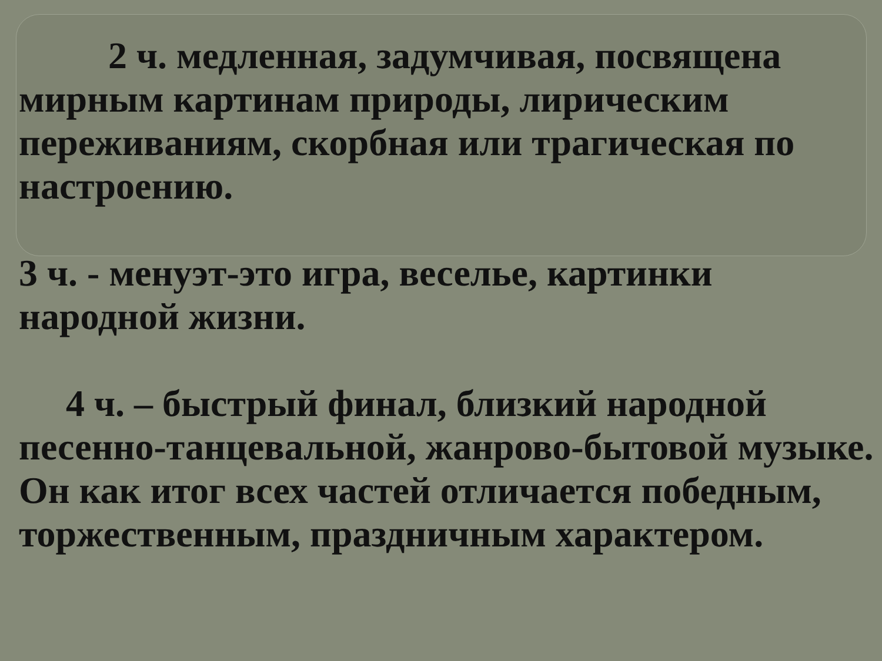2 ч. медленная, задумчивая, посвящена мирным картинам природы, лирическим переживаниям, скорбная или трагическая по настроению.
3 ч. - менуэт-это игра, веселье, картинки народной жизни.
4 ч. – быстрый финал, близкий народной песенно-танцевальной, жанрово-бытовой музыке. Он как итог всех частей отличается победным, торжественным, праздничным характером.